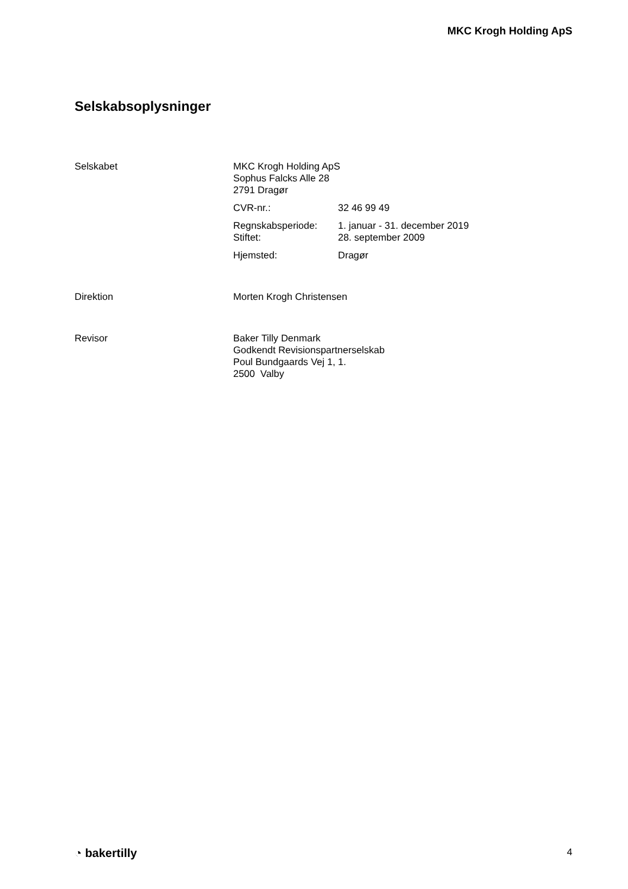MKC Krogh Holding ApS
Selskabsoplysninger
Selskabet MKC Krogh Holding ApS
Sophus Falcks Alle 28
2791 Dragør
CVR-nr.: 32 46 99 49
Regnskabsperiode: 1. januar - 31. december 2019
Stiftet: 28. september 2009
Hjemsted: Dragør
Direktion Morten Krogh Christensen
Revisor Baker Tilly Denmark
Godkendt Revisionspartnerselskab
Poul Bundgaards Vej 1, 1.
2500 Valby
◔ bakertilly
4